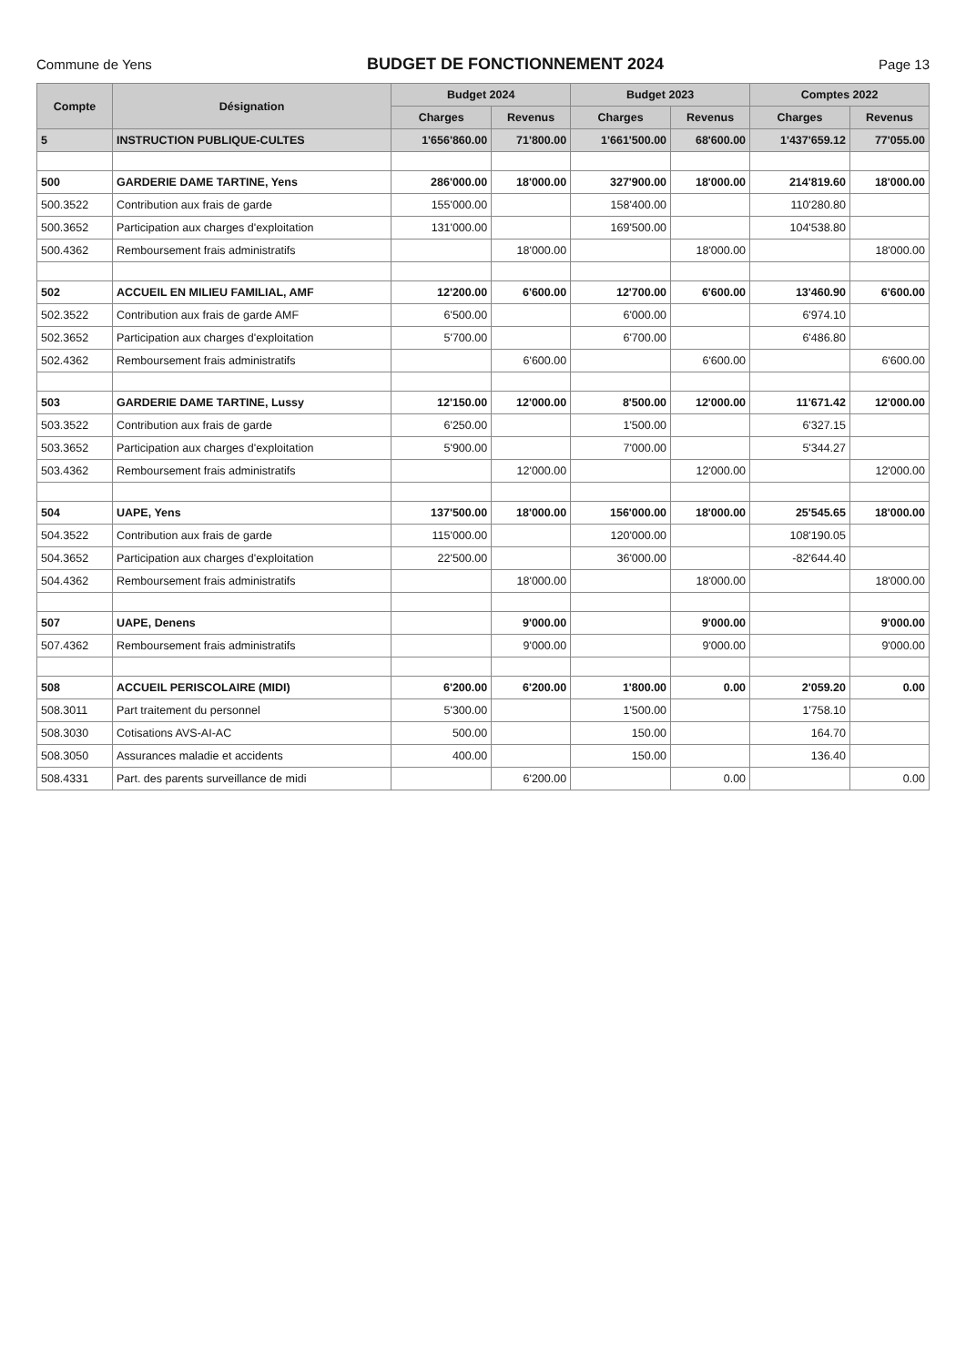Commune de Yens
BUDGET DE FONCTIONNEMENT 2024
Page 13
| Compte | Désignation | Budget 2024 | | Budget 2023 | | Comptes 2022 | |
| --- | --- | --- | --- | --- | --- | --- | --- |
| | | Charges | Revenus | Charges | Revenus | Charges | Revenus |
| 5 | INSTRUCTION PUBLIQUE-CULTES | 1'656'860.00 | 71'800.00 | 1'661'500.00 | 68'600.00 | 1'437'659.12 | 77'055.00 |
| 500 | GARDERIE DAME TARTINE, Yens | 286'000.00 | 18'000.00 | 327'900.00 | 18'000.00 | 214'819.60 | 18'000.00 |
| 500.3522 | Contribution aux frais de garde | 155'000.00 | | 158'400.00 | | 110'280.80 | |
| 500.3652 | Participation aux charges d'exploitation | 131'000.00 | | 169'500.00 | | 104'538.80 | |
| 500.4362 | Remboursement frais administratifs | | 18'000.00 | | 18'000.00 | | 18'000.00 |
| 502 | ACCUEIL EN MILIEU FAMILIAL, AMF | 12'200.00 | 6'600.00 | 12'700.00 | 6'600.00 | 13'460.90 | 6'600.00 |
| 502.3522 | Contribution aux frais de garde AMF | 6'500.00 | | 6'000.00 | | 6'974.10 | |
| 502.3652 | Participation aux charges d'exploitation | 5'700.00 | | 6'700.00 | | 6'486.80 | |
| 502.4362 | Remboursement frais administratifs | | 6'600.00 | | 6'600.00 | | 6'600.00 |
| 503 | GARDERIE DAME TARTINE, Lussy | 12'150.00 | 12'000.00 | 8'500.00 | 12'000.00 | 11'671.42 | 12'000.00 |
| 503.3522 | Contribution aux frais de garde | 6'250.00 | | 1'500.00 | | 6'327.15 | |
| 503.3652 | Participation aux charges d'exploitation | 5'900.00 | | 7'000.00 | | 5'344.27 | |
| 503.4362 | Remboursement frais administratifs | | 12'000.00 | | 12'000.00 | | 12'000.00 |
| 504 | UAPE, Yens | 137'500.00 | 18'000.00 | 156'000.00 | 18'000.00 | 25'545.65 | 18'000.00 |
| 504.3522 | Contribution aux frais de garde | 115'000.00 | | 120'000.00 | | 108'190.05 | |
| 504.3652 | Participation aux charges d'exploitation | 22'500.00 | | 36'000.00 | | -82'644.40 | |
| 504.4362 | Remboursement frais administratifs | | 18'000.00 | | 18'000.00 | | 18'000.00 |
| 507 | UAPE, Denens | | 9'000.00 | | 9'000.00 | | 9'000.00 |
| 507.4362 | Remboursement frais administratifs | | 9'000.00 | | 9'000.00 | | 9'000.00 |
| 508 | ACCUEIL PERISCOLAIRE (MIDI) | 6'200.00 | 6'200.00 | 1'800.00 | 0.00 | 2'059.20 | 0.00 |
| 508.3011 | Part traitement du personnel | 5'300.00 | | 1'500.00 | | 1'758.10 | |
| 508.3030 | Cotisations AVS-AI-AC | 500.00 | | 150.00 | | 164.70 | |
| 508.3050 | Assurances maladie et accidents | 400.00 | | 150.00 | | 136.40 | |
| 508.4331 | Part. des parents surveillance de midi | | 6'200.00 | | 0.00 | | 0.00 |